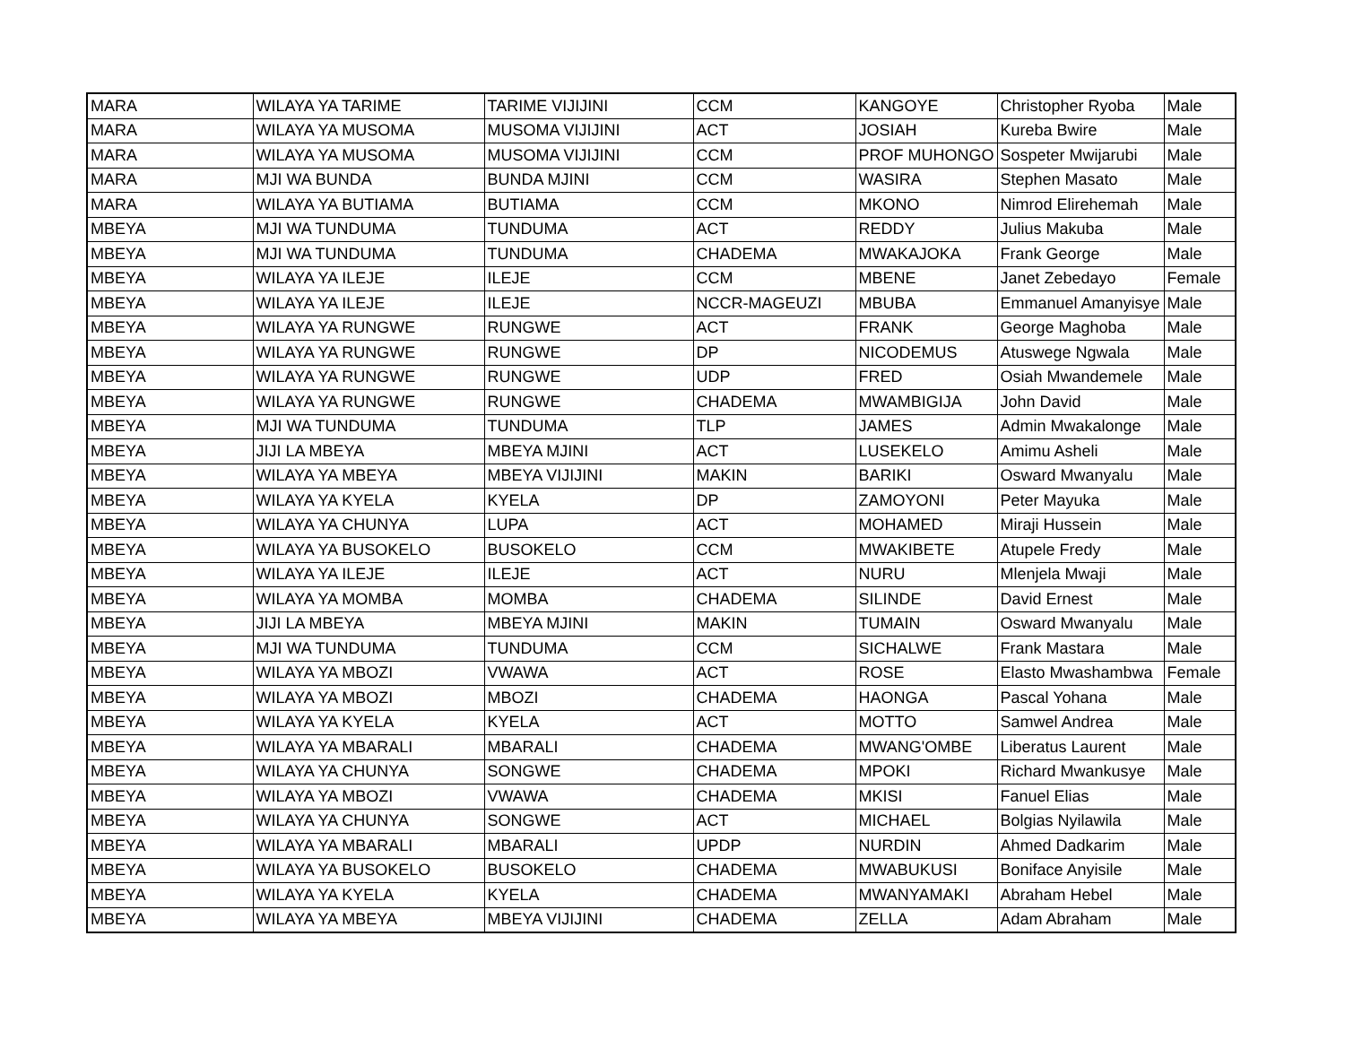| MARA | WILAYA YA TARIME | TARIME VIJIJINI | CCM | KANGOYE | Christopher Ryoba | Male |
| MARA | WILAYA YA MUSOMA | MUSOMA VIJIJINI | ACT | JOSIAH | Kureba Bwire | Male |
| MARA | WILAYA YA MUSOMA | MUSOMA VIJIJINI | CCM | PROF MUHONGO | Sospeter Mwijarubi | Male |
| MARA | MJI WA BUNDA | BUNDA MJINI | CCM | WASIRA | Stephen Masato | Male |
| MARA | WILAYA YA BUTIAMA | BUTIAMA | CCM | MKONO | Nimrod Elirehemah | Male |
| MBEYA | MJI WA TUNDUMA | TUNDUMA | ACT | REDDY | Julius Makuba | Male |
| MBEYA | MJI WA TUNDUMA | TUNDUMA | CHADEMA | MWAKAJOKA | Frank George | Male |
| MBEYA | WILAYA YA ILEJE | ILEJE | CCM | MBENE | Janet Zebedayo | Female |
| MBEYA | WILAYA YA ILEJE | ILEJE | NCCR-MAGEUZI | MBUBA | Emmanuel Amanyisye | Male |
| MBEYA | WILAYA YA RUNGWE | RUNGWE | ACT | FRANK | George Maghoba | Male |
| MBEYA | WILAYA YA RUNGWE | RUNGWE | DP | NICODEMUS | Atuswege Ngwala | Male |
| MBEYA | WILAYA YA RUNGWE | RUNGWE | UDP | FRED | Osiah Mwandemele | Male |
| MBEYA | WILAYA YA RUNGWE | RUNGWE | CHADEMA | MWAMBIGIJA | John David | Male |
| MBEYA | MJI WA TUNDUMA | TUNDUMA | TLP | JAMES | Admin Mwakalonge | Male |
| MBEYA | JIJI LA MBEYA | MBEYA MJINI | ACT | LUSEKELO | Amimu Asheli | Male |
| MBEYA | WILAYA YA MBEYA | MBEYA VIJIJINI | MAKIN | BARIKI | Osward Mwanyalu | Male |
| MBEYA | WILAYA YA KYELA | KYELA | DP | ZAMOYONI | Peter Mayuka | Male |
| MBEYA | WILAYA YA CHUNYA | LUPA | ACT | MOHAMED | Miraji Hussein | Male |
| MBEYA | WILAYA YA BUSOKELO | BUSOKELO | CCM | MWAKIBETE | Atupele Fredy | Male |
| MBEYA | WILAYA YA ILEJE | ILEJE | ACT | NURU | Mlenjela Mwaji | Male |
| MBEYA | WILAYA YA MOMBA | MOMBA | CHADEMA | SILINDE | David Ernest | Male |
| MBEYA | JIJI LA MBEYA | MBEYA MJINI | MAKIN | TUMAIN | Osward Mwanyalu | Male |
| MBEYA | MJI WA TUNDUMA | TUNDUMA | CCM | SICHALWE | Frank Mastara | Male |
| MBEYA | WILAYA YA MBOZI | VWAWA | ACT | ROSE | Elasto Mwashambwa | Female |
| MBEYA | WILAYA YA MBOZI | MBOZI | CHADEMA | HAONGA | Pascal Yohana | Male |
| MBEYA | WILAYA YA KYELA | KYELA | ACT | MOTTO | Samwel Andrea | Male |
| MBEYA | WILAYA YA MBARALI | MBARALI | CHADEMA | MWANG'OMBE | Liberatus Laurent | Male |
| MBEYA | WILAYA YA CHUNYA | SONGWE | CHADEMA | MPOKI | Richard Mwankusye | Male |
| MBEYA | WILAYA YA MBOZI | VWAWA | CHADEMA | MKISI | Fanuel Elias | Male |
| MBEYA | WILAYA YA CHUNYA | SONGWE | ACT | MICHAEL | Bolgias Nyilawila | Male |
| MBEYA | WILAYA YA MBARALI | MBARALI | UPDP | NURDIN | Ahmed Dadkarim | Male |
| MBEYA | WILAYA YA BUSOKELO | BUSOKELO | CHADEMA | MWABUKUSI | Boniface Anyisile | Male |
| MBEYA | WILAYA YA KYELA | KYELA | CHADEMA | MWANYAMAKI | Abraham Hebel | Male |
| MBEYA | WILAYA YA MBEYA | MBEYA VIJIJINI | CHADEMA | ZELLA | Adam Abraham | Male |